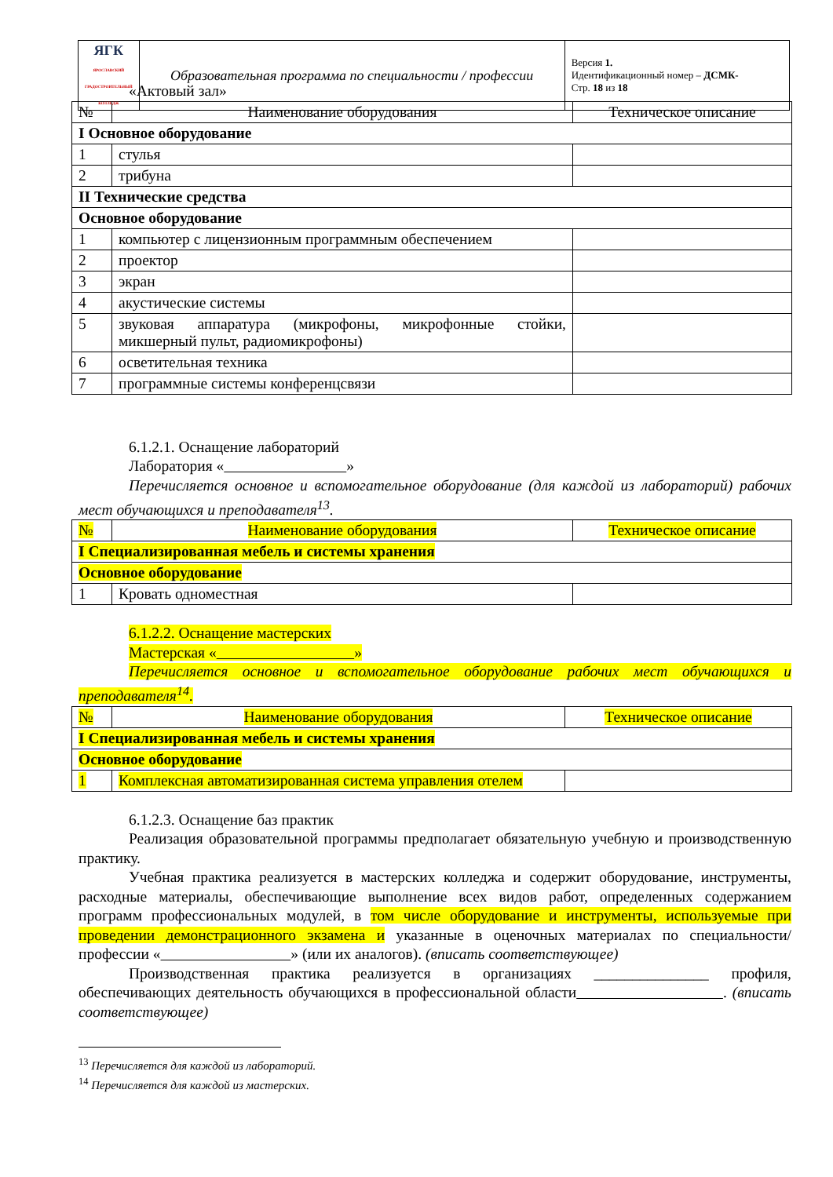| ЯГК ЯРОСЛАВСКИЙ ГРАДОСТРОИТЕЛЬНЫЙ КОЛЛЕДЖ | Образовательная программа по специальности / профессии | Версия 1. Идентификационный номер – ДСМК- Стр. 18 из 18 |
«Актовый зал»
| № | Наименование оборудования | Техническое описание |
| I Основное оборудование | | |
| 1 | стулья | |
| 2 | трибуна | |
| II Технические средства | | |
| Основное оборудование | | |
| 1 | компьютер с лицензионным программным обеспечением | |
| 2 | проектор | |
| 3 | экран | |
| 4 | акустические системы | |
| 5 | звуковая аппаратура (микрофоны, микрофонные стойки, микшерный пульт, радиомикрофоны) | |
| 6 | осветительная техника | |
| 7 | программные системы конференцсвязи | |
6.1.2.1. Оснащение лабораторий
Лаборатория « »
Перечисляется основное и вспомогательное оборудование (для каждой из лабораторий) рабочих мест обучающихся и преподавателя<sup>13</sup>.
| № | Наименование оборудования | Техническое описание |
| I Специализированная мебель и системы хранения | | |
| Основное оборудование | | |
| 1 | Кровать одноместная | |
6.1.2.2. Оснащение мастерских
Мастерская « »
Перечисляется основное и вспомогательное оборудование рабочих мест обучающихся и преподавателя<sup>14</sup>.
| № | Наименование оборудования | Техническое описание |
| I Специализированная мебель и системы хранения | | |
| Основное оборудование | | |
| 1 | Комплексная автоматизированная система управления отелем | |
6.1.2.3. Оснащение баз практик
Реализация образовательной программы предполагает обязательную учебную и производственную практику.
Учебная практика реализуется в мастерских колледжа и содержит оборудование, инструменты, расходные материалы, обеспечивающие выполнение всех видов работ, определенных содержанием программ профессиональных модулей, в том числе оборудование и инструменты, используемые при проведении демонстрационного экзамена и указанные в оценочных материалах по специальности/профессии « » (или их аналогов). (вписать соответствующее)
Производственная практика реализуется в организациях _______________ профиля, обеспечивающих деятельность обучающихся в профессиональной области . (вписать соответствующее)
<sup>13</sup> Перечисляется для каждой из лабораторий.
<sup>14</sup> Перечисляется для каждой из мастерских.